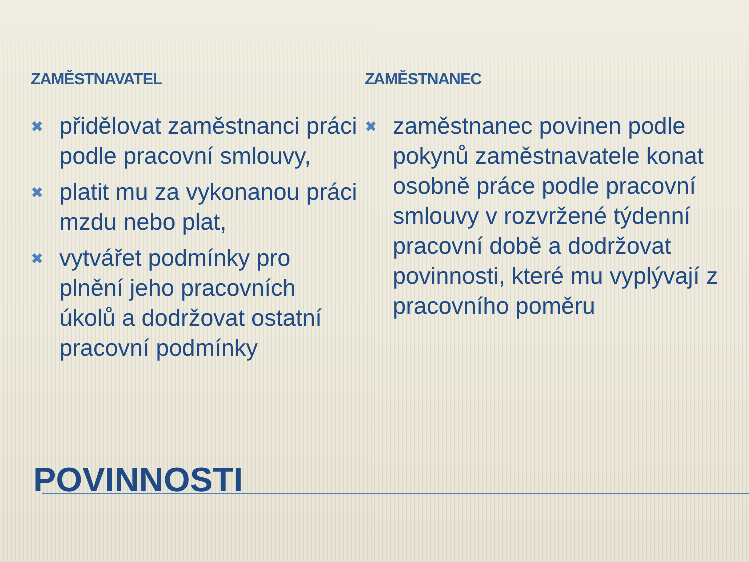ZAMĚSTNAVATEL
✖ přidělovat zaměstnanci práci podle pracovní smlouvy,
✖ platit mu za vykonanou práci mzdu nebo plat,
✖ vytvářet podmínky pro plnění jeho pracovních úkolů a dodržovat ostatní pracovní podmínky
ZAMĚSTNANEC
✖ zaměstnanec povinen podle pokynů zaměstnavatele konat osobně práce podle pracovní smlouvy v rozvržené týdenní pracovní době a dodržovat povinnosti, které mu vyplývají z pracovního poměru
POVINNOSTI